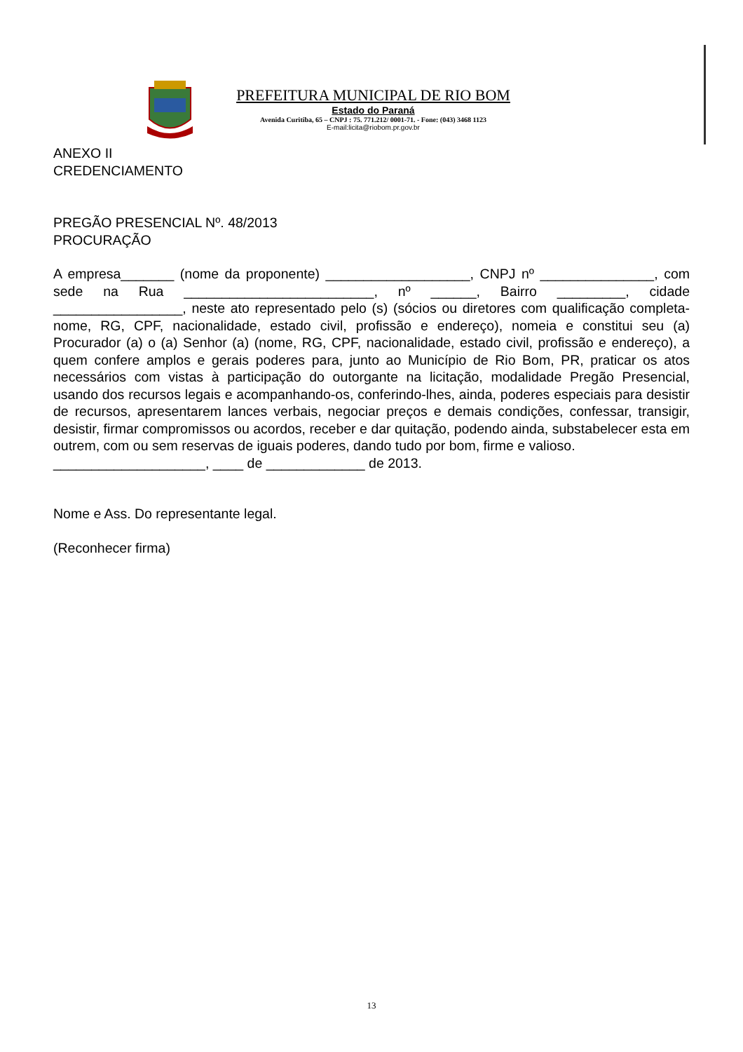PREFEITURA MUNICIPAL DE RIO BOM
Estado do Paraná
Avenida Curitiba, 65 – CNPJ : 75. 771.212/ 0001-71. - Fone: (043) 3468 1123
E-mail:licita@riobom.pr.gov.br
ANEXO II
CREDENCIAMENTO
PREGÃO PRESENCIAL Nº. 48/2013
PROCURAÇÃO
A empresa_______ (nome da proponente) ___________________, CNPJ nº _______________, com sede na Rua _________________________, nº ______, Bairro _________, cidade _________________, neste ato representado pelo (s) (sócios ou diretores com qualificação completa-nome, RG, CPF, nacionalidade, estado civil, profissão e endereço), nomeia e constitui seu (a) Procurador (a) o (a) Senhor (a) (nome, RG, CPF, nacionalidade, estado civil, profissão e endereço), a quem confere amplos e gerais poderes para, junto ao Município de Rio Bom, PR, praticar os atos necessários com vistas à participação do outorgante na licitação, modalidade Pregão Presencial, usando dos recursos legais e acompanhando-os, conferindo-lhes, ainda, poderes especiais para desistir de recursos, apresentarem lances verbais, negociar preços e demais condições, confessar, transigir, desistir, firmar compromissos ou acordos, receber e dar quitação, podendo ainda, substabelecer esta em outrem, com ou sem reservas de iguais poderes, dando tudo por bom, firme e valioso.
____________________, ____ de _____________ de 2013.
Nome e Ass. Do representante legal.
(Reconhecer firma)
13